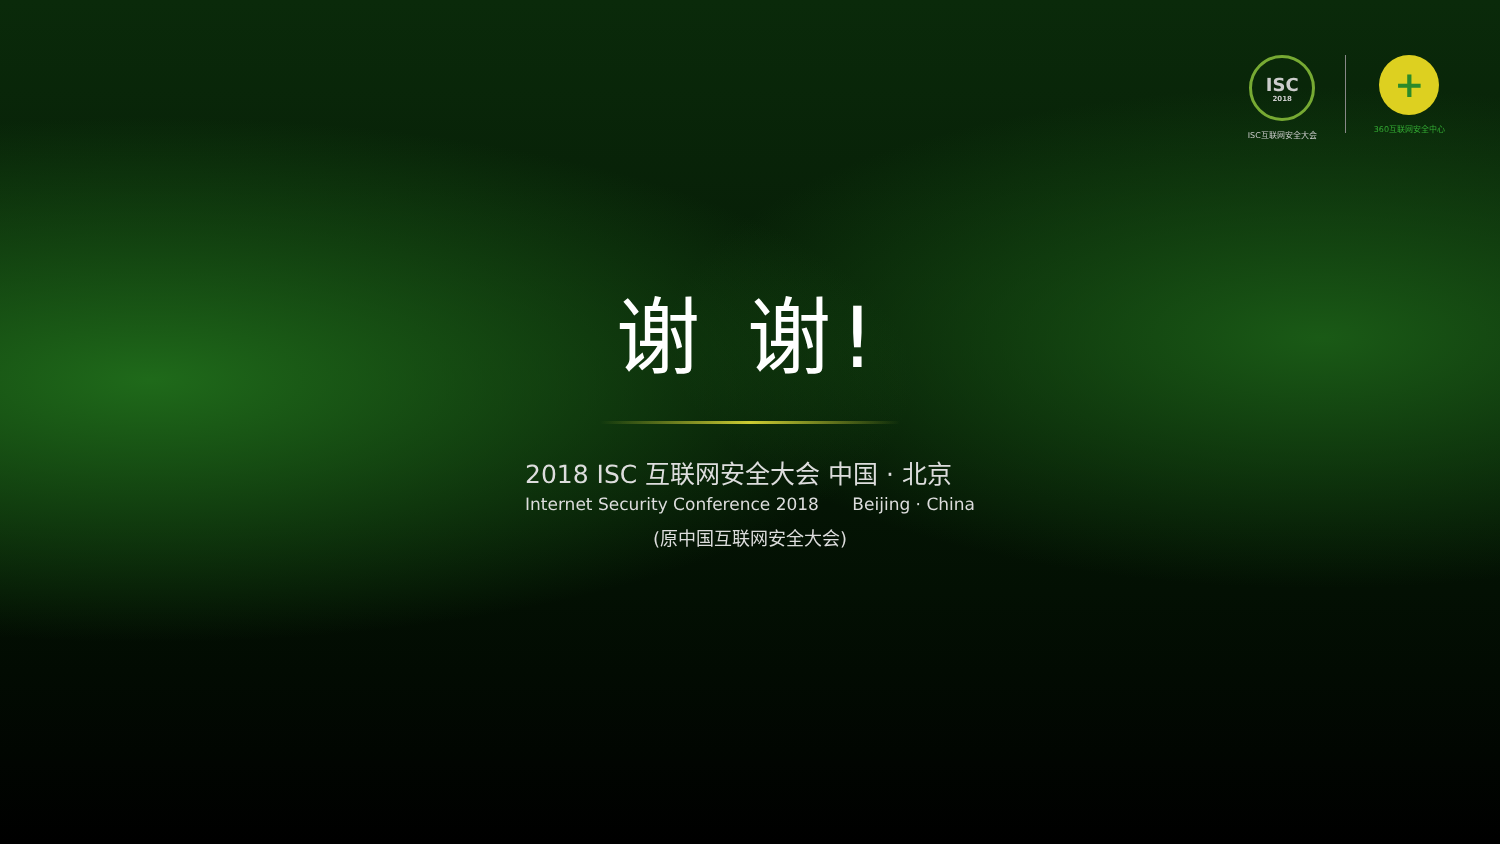ISC
2018
ISC互联网安全大会
+
360互联网安全中心
谢 谢!
2018 ISC 互联网安全大会 中国 · 北京
Internet Security Conference 2018 Beijing · China
(原中国互联网安全大会)